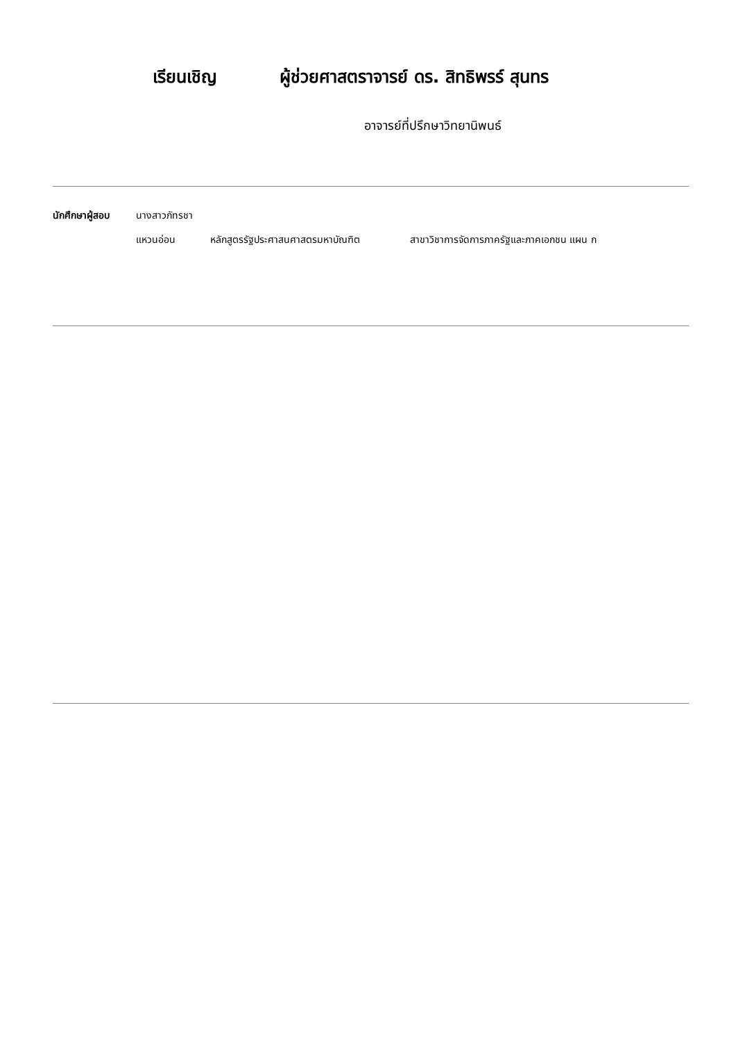เรียนเชิญ ผู้ช่วยศาสตราจารย์ ดร. สิทธิพรร์ สุนทร
อาจารย์ที่ปรึกษาวิทยานิพนธ์
นักศึกษาผู้สอบ นางสาวภัทรชา
แหวนอ่อน หลักสูตรรัฐประศาสนศาสตรมหาบัณฑิต สาขาวิชาการจัดการภาครัฐและภาคเอกชน แผน ก